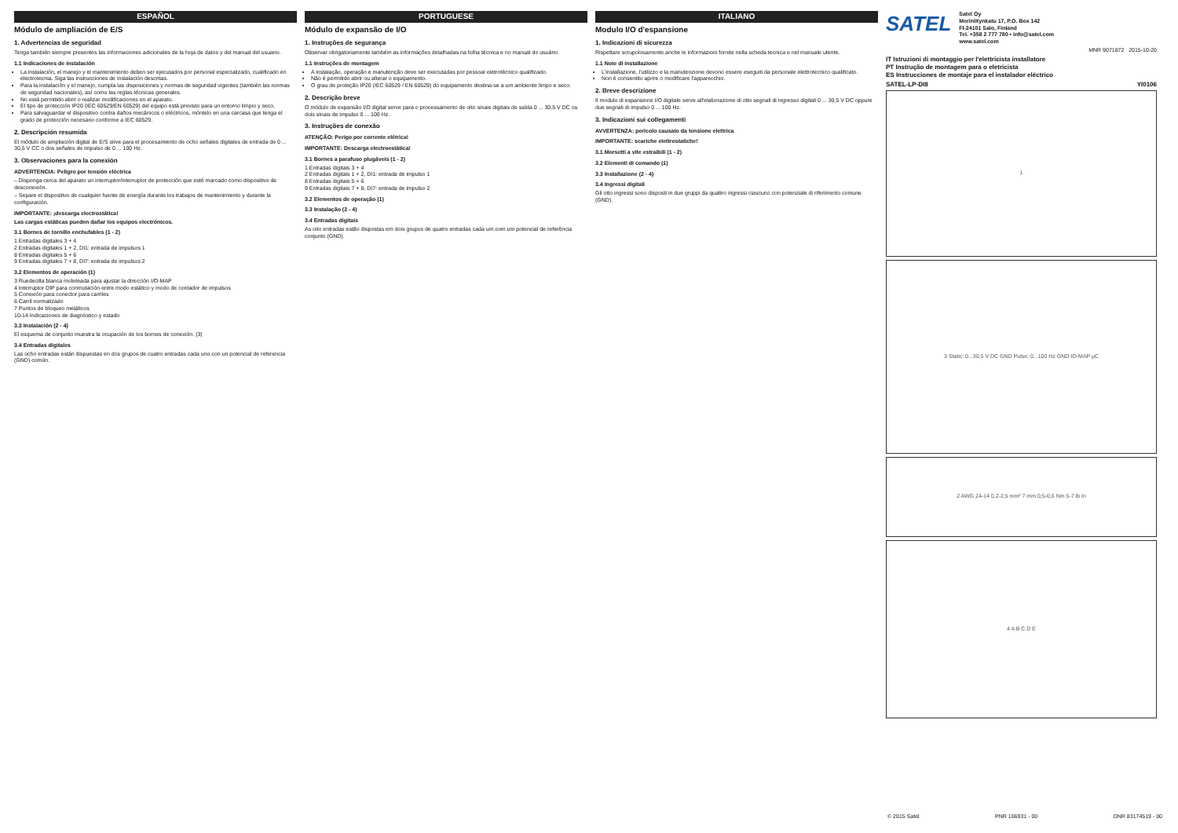ESPAÑOL
Módulo de ampliación de E/S
1. Advertencias de seguridad
Tenga también siempre presentes las informaciones adicionales de la hoja de datos y del manual del usuario.
1.1 Indicaciones de instalación
La instalación, el manejo y el mantenimiento deben ser ejecutados por personal especializado, cualificado en electrotecnia. Siga las instrucciones de instalación descritas.
Para la instalación y el manejo, cumpla las disposiciones y normas de seguridad vigentes (también las normas de seguridad nacionales), así como las reglas técnicas generales.
No está permitido abrir o realizar modificaciones en el aparato.
El tipo de protección IP20 (IEC 60529/EN 60529) del equipo está previsto para un entorno limpio y seco.
Para salvaguardar el dispositivo contra daños mecánicos o eléctricos, móntelo en una carcasa que tenga el grado de protección necesario conforme a IEC 60529.
2. Descripción resumida
El módulo de ampliación digital de E/S sirve para el procesamiento de ocho señales digitales de entrada de 0 ... 30,5 V CC o dos señales de impulso de 0 ... 100 Hz.
3. Observaciones para la conexión
ADVERTENCIA: Peligro por tensión eléctrica
– Disponga cerca del aparato un interruptor/interruptor de protección que esté marcado como dispositivo de desconexión.
– Separe el dispositivo de cualquier fuente de energía durante los trabajos de mantenimiento y durante la configuración.
IMPORTANTE: ¡descarga electrostática!
Las cargas estáticas pueden dañar los equipos electrónicos.
3.1 Bornes de tornillo enchufables (1 - 2)
1 Entradas digitales 3 + 4
2 Entradas digitales 1 + 2, DI1: entrada de impulsos 1
8 Entradas digitales 5 + 6
9 Entradas digitales 7 + 8, DI7: entrada de impulsos 2
3.2 Elementos de operación (1)
3 Ruedecilla blanca moleteada para ajustar la dirección I/O-MAP
4 Interruptor DIP para conmutación entre modo estático y modo de contador de impulsos
5 Conexión para conector para carriles
6 Carril normalizado
7 Puntos de bloqueo metálicos
10-14 Indicaciones de diagnóstico y estado
3.3 Instalación (2 - 4)
El esquema de conjunto muestra la ocupación de los bornes de conexión. (3)
3.4 Entradas digitales
Las ocho entradas están dispuestas en dos grupos de cuatro entradas cada uno con un potencial de referencia (GND) común.
PORTUGUESE
Módulo de expansão de I/O
1. Instruções de segurança
Observar obrigatoriamente também as informações detalhadas na folha técnica e no manual do usuário.
1.1 Instruções de montagem
A instalação, operação e manutenção deve ser executadas por pessoal eletrotécnico qualificado.
Não é permitido abrir ou alterar o equipamento.
O grau de proteção IP20 (IEC 60529 / EN 60529) do equipamento destina-se a um ambiente limpo e seco.
2. Descrição breve
O módulo de expansão I/O digital serve para o processamento de oito sinais digitais de saída 0 ... 30,5 V DC ou dois sinais de impulso 0 ... 100 Hz.
3. Instruções de conexão
ATENÇÃO: Perigo por corrente elétrica!
IMPORTANTE: Descarga electroestática!
3.1 Bornes a parafuso plugáveis (1 - 2)
1 Entradas digitais 3 + 4
2 Entradas digitais 1 + 2, DI1: entrada de impulso 1
8 Entradas digitais 5 + 6
9 Entradas digitais 7 + 8, DI7: entrada de impulso 2
3.2 Elementos de operação (1)
3.3 Instalação (2 - 4)
3.4 Entradas digitais
As oito entradas estão dispostas em dois grupos de quatro entradas cada um com um potencial de referência conjunto (GND).
ITALIANO
Modulo I/O d'espansione
1. Indicazioni di sicurezza
Rispettare scrupolosamente anche le informazioni fornite nella scheda tecnica e nel manuale utente.
1.1 Note di installazione
L'installazione, l'utilizzo e la manutenzione devono essere eseguiti da personale elettrotecnico qualificato.
Non è consentito aprire o modificare l'apparecchio.
2. Breve descrizione
Il modulo di espansione I/O digitale serve all'elaborazione di otto segnali di ingresso digitali 0 ... 30,5 V DC oppure due segnali di impulso 0 ... 100 Hz.
3. Indicazioni sui collegamenti
AVVERTENZA: pericolo causato da tensione elettrica
IMPORTANTE: scariche elettrostatiche!
3.1 Morsetti a vite estraibili (1 - 2)
3.2 Elementi di comando (1)
3.3 Installazione (2 - 4)
3.4 Ingressi digitali
Gli otto ingressi sono disposti in due gruppi da quattro ingressi ciascuno con potenziale di riferimento comune (GND).
SATEL
Satel Oy
Meriniitynkatu 17, P.O. Box 142
FI-24101 Salo, Finland
Tel. +358 2 777 780 • info@satel.com
www.satel.com
MNR 9071872 2015-10-20
IT Istruzioni di montaggio per l'elettricista installatore
PT Instrução de montagem para o eletricista
ES Instrucciones de montaje para el instalador eléctrico
SATEL-LP-DI8 YI0106
1
3 Static: 0...30,5 V DC GND Pulse: 0...100 Hz GND IO-MAP µC
2 AWG 24-14 0,2-2,5 mm² 7 mm 0,5-0,6 Nm 5-7 lb In
4 A B C D E
© 2015 Satel PNR 106931 - 00 DNR 83174519 - 00